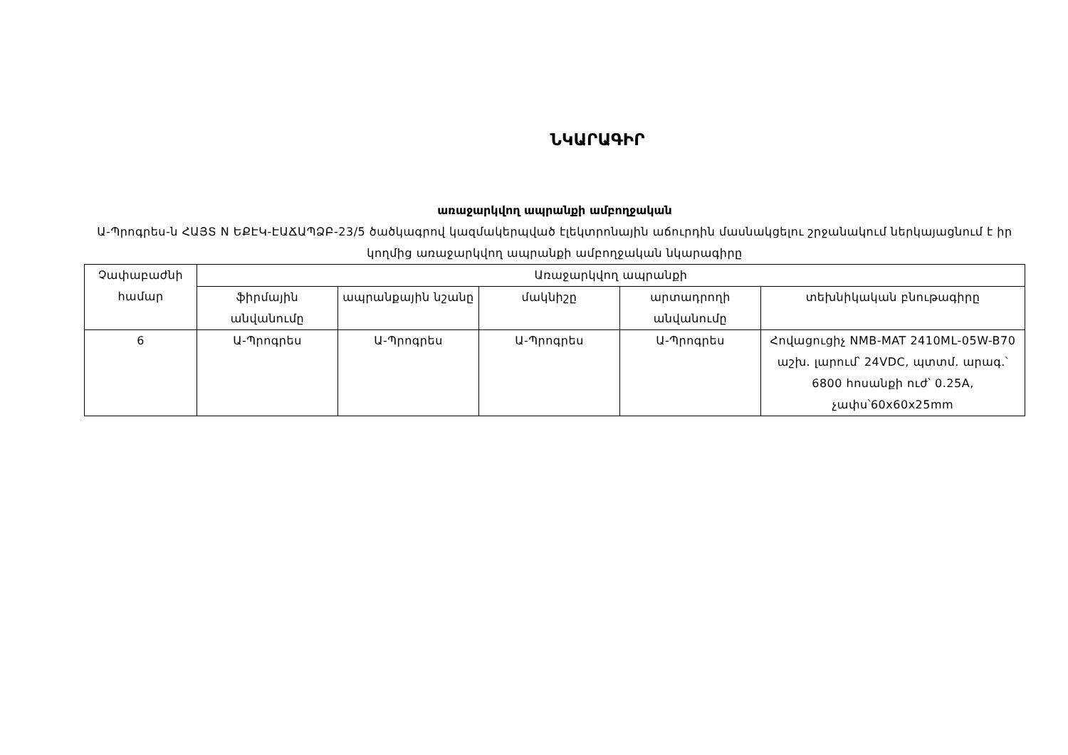ՆԿԱՐԱԳԻՐ
առաջարկվող ապրանքի ամբողջական
Ա-Պրոգրես-ն ՀԱՅՏ N ԵՔԷԿ-ԷԱՃԱՊՁԲ-23/5 ծածկագրով կազմակերպված էլեկտրոնային աճուրդին մասնակցելու շրջանակում ներկայացնում է իր կողմից առաջարկվող ապրանքի ամբողջական նկարագիրը
| Չափաբաժնի համար | Առաջարկվող ապրանքի | | | | |
| --- | --- | --- | --- | --- | --- |
| | ֆիրմային անվանումը | ապրանքային նշանը | մակնիշը | արտադրողի անվանումը | տեխնիկական բնութագիրը |
| 6 | Ա-Պրոգրես | Ա-Պրոգրես | Ա-Պրոգրես | Ա-Պրոգրես | Հովացուցիչ NMB-MAT 2410ML-05W-B70 աշխ. լարում՝ 24VDC, պտտմ. արագ.՝ 6800 հոսանքի ուժ՝ 0.25A, չափս՝60x60x25mm |